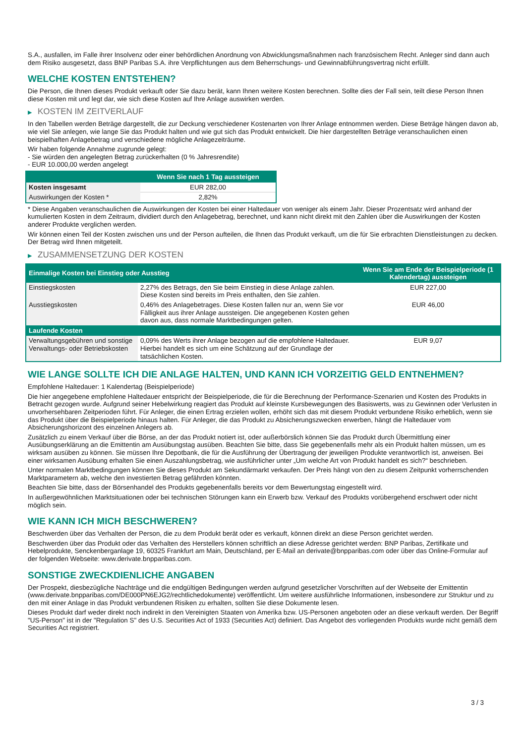S.A., ausfallen, im Falle ihrer Insolvenz oder einer behördlichen Anordnung von Abwicklungsmaßnahmen nach französischem Recht. Anleger sind dann auch dem Risiko ausgesetzt, dass BNP Paribas S.A. ihre Verpflichtungen aus dem Beherrschungs- und Gewinnabführungsvertrag nicht erfüllt.
WELCHE KOSTEN ENTSTEHEN?
Die Person, die Ihnen dieses Produkt verkauft oder Sie dazu berät, kann Ihnen weitere Kosten berechnen. Sollte dies der Fall sein, teilt diese Person Ihnen diese Kosten mit und legt dar, wie sich diese Kosten auf Ihre Anlage auswirken werden.
▶ KOSTEN IM ZEITVERLAUF
In den Tabellen werden Beträge dargestellt, die zur Deckung verschiedener Kostenarten von Ihrer Anlage entnommen werden. Diese Beträge hängen davon ab, wie viel Sie anlegen, wie lange Sie das Produkt halten und wie gut sich das Produkt entwickelt. Die hier dargestellten Beträge veranschaulichen einen beispielhaften Anlagebetrag und verschiedene mögliche Anlagezeiträume.
Wir haben folgende Annahme zugrunde gelegt:
- Sie würden den angelegten Betrag zurückerhalten (0 % Jahresrendite)
- EUR 10.000,00 werden angelegt
| | Wenn Sie nach 1 Tag aussteigen |
| --- | --- |
| Kosten insgesamt | EUR 282,00 |
| Auswirkungen der Kosten * | 2,82% |
* Diese Angaben veranschaulichen die Auswirkungen der Kosten bei einer Haltedauer von weniger als einem Jahr. Dieser Prozentsatz wird anhand der kumulierten Kosten in dem Zeitraum, dividiert durch den Anlagebetrag, berechnet, und kann nicht direkt mit den Zahlen über die Auswirkungen der Kosten anderer Produkte verglichen werden.
Wir können einen Teil der Kosten zwischen uns und der Person aufteilen, die Ihnen das Produkt verkauft, um die für Sie erbrachten Dienstleistungen zu decken. Der Betrag wird Ihnen mitgeteilt.
▶ ZUSAMMENSETZUNG DER KOSTEN
| Einmalige Kosten bei Einstieg oder Ausstieg | | Wenn Sie am Ende der Beispielperiode (1 Kalendertag) aussteigen |
| --- | --- | --- |
| Einstiegskosten | 2,27% des Betrags, den Sie beim Einstieg in diese Anlage zahlen. Diese Kosten sind bereits im Preis enthalten, den Sie zahlen. | EUR 227,00 |
| Ausstiegskosten | 0,46% des Anlagebetrages. Diese Kosten fallen nur an, wenn Sie vor Fälligkeit aus ihrer Anlage aussteigen. Die angegebenen Kosten gehen davon aus, dass normale Marktbedingungen gelten. | EUR 46,00 |
| Laufende Kosten | | |
| Verwaltungsgebühren und sonstige Verwaltungs- oder Betriebskosten | 0,09% des Werts ihrer Anlage bezogen auf die empfohlene Haltedauer. Hierbei handelt es sich um eine Schätzung auf der Grundlage der tatsächlichen Kosten. | EUR 9,07 |
WIE LANGE SOLLTE ICH DIE ANLAGE HALTEN, UND KANN ICH VORZEITIG GELD ENTNEHMEN?
Empfohlene Haltedauer: 1 Kalendertag (Beispielperiode)
Die hier angegebene empfohlene Haltedauer entspricht der Beispielperiode, die für die Berechnung der Performance-Szenarien und Kosten des Produkts in Betracht gezogen wurde. Aufgrund seiner Hebelwirkung reagiert das Produkt auf kleinste Kursbewegungen des Basiswerts, was zu Gewinnen oder Verlusten in unvorhersehbaren Zeitperioden führt. Für Anleger, die einen Ertrag erzielen wollen, erhöht sich das mit diesem Produkt verbundene Risiko erheblich, wenn sie das Produkt über die Beispielperiode hinaus halten. Für Anleger, die das Produkt zu Absicherungszwecken erwerben, hängt die Haltedauer vom Absicherungshorizont des einzelnen Anlegers ab.
Zusätzlich zu einem Verkauf über die Börse, an der das Produkt notiert ist, oder außerbörslich können Sie das Produkt durch Übermittlung einer Ausübungserklärung an die Emittentin am Ausübungstag ausüben. Beachten Sie bitte, dass Sie gegebenenfalls mehr als ein Produkt halten müssen, um es wirksam ausüben zu können. Sie müssen Ihre Depotbank, die für die Ausführung der Übertragung der jeweiligen Produkte verantwortlich ist, anweisen. Bei einer wirksamen Ausübung erhalten Sie einen Auszahlungsbetrag, wie ausführlicher unter „Um welche Art von Produkt handelt es sich?“ beschrieben.
Unter normalen Marktbedingungen können Sie dieses Produkt am Sekundärmarkt verkaufen. Der Preis hängt von den zu diesem Zeitpunkt vorherrschenden Marktparametern ab, welche den investierten Betrag gefährden könnten.
Beachten Sie bitte, dass der Börsenhandel des Produkts gegebenenfalls bereits vor dem Bewertungstag eingestellt wird.
In außergewöhnlichen Marktsituationen oder bei technischen Störungen kann ein Erwerb bzw. Verkauf des Produkts vorübergehend erschwert oder nicht möglich sein.
WIE KANN ICH MICH BESCHWEREN?
Beschwerden über das Verhalten der Person, die zu dem Produkt berät oder es verkauft, können direkt an diese Person gerichtet werden.
Beschwerden über das Produkt oder das Verhalten des Herstellers können schriftlich an diese Adresse gerichtet werden: BNP Paribas, Zertifikate und Hebelprodukte, Senckenberganlage 19, 60325 Frankfurt am Main, Deutschland, per E-Mail an derivate@bnpparibas.com oder über das Online-Formular auf der folgenden Webseite: www.derivate.bnpparibas.com.
SONSTIGE ZWECKDIENLICHE ANGABEN
Der Prospekt, diesbezügliche Nachträge und die endgültigen Bedingungen werden aufgrund gesetzlicher Vorschriften auf der Webseite der Emittentin (www.derivate.bnpparibas.com/DE000PN6EJG2/rechtlichedokumente) veröffentlicht. Um weitere ausführliche Informationen, insbesondere zur Struktur und zu den mit einer Anlage in das Produkt verbundenen Risiken zu erhalten, sollten Sie diese Dokumente lesen.
Dieses Produkt darf weder direkt noch indirekt in den Vereinigten Staaten von Amerika bzw. US-Personen angeboten oder an diese verkauft werden. Der Begriff "US-Person" ist in der "Regulation S" des U.S. Securities Act of 1933 (Securities Act) definiert. Das Angebot des vorliegenden Produkts wurde nicht gemäß dem Securities Act registriert.
3 / 3